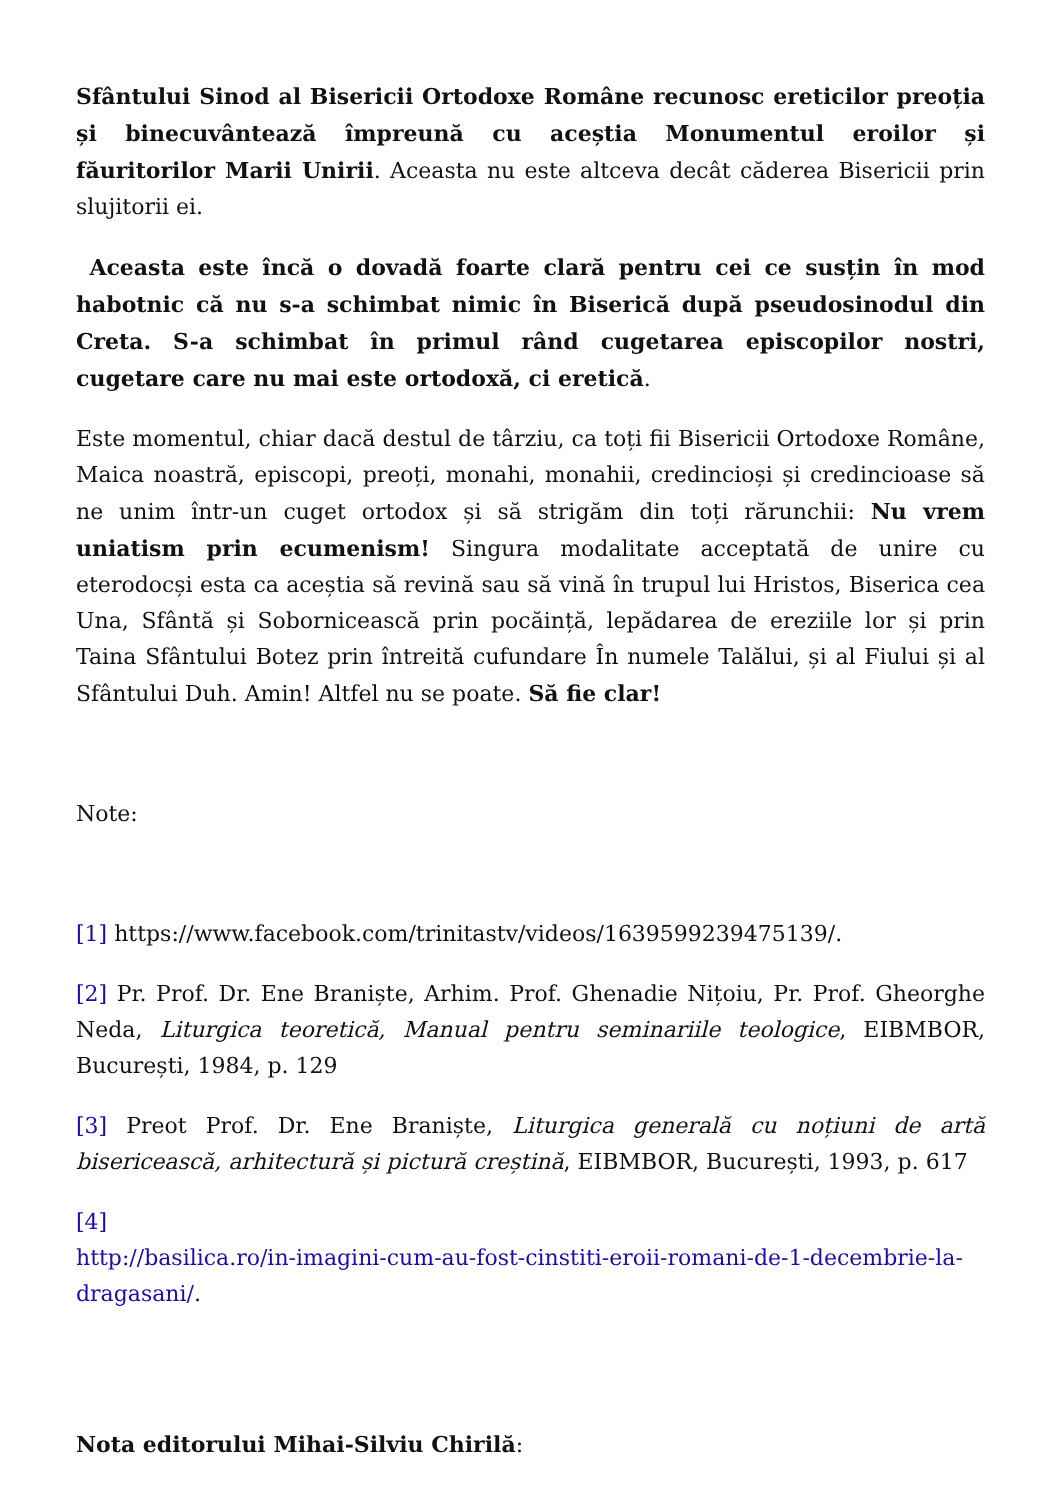Sfântului Sinod al Bisericii Ortodoxe Române recunosc ereticilor preoția și binecuvântează împreună cu aceștia Monumentul eroilor și făuritorilor Marii Unirii. Aceasta nu este altceva decât căderea Bisericii prin slujitorii ei.
Aceasta este încă o dovadă foarte clară pentru cei ce susțin în mod habotnic că nu s-a schimbat nimic în Biserică după pseudosinodul din Creta. S-a schimbat în primul rând cugetarea episcopilor nostri, cugetare care nu mai este ortodoxă, ci eretică.
Este momentul, chiar dacă destul de târziu, ca toți fii Bisericii Ortodoxe Române, Maica noastră, episcopi, preoți, monahi, monahii, credincioși și credincioase să ne unim într-un cuget ortodox și să strigăm din toți rărunchii: Nu vrem uniatism prin ecumenism! Singura modalitate acceptată de unire cu eterodocși esta ca aceștia să revină sau să vină în trupul lui Hristos, Biserica cea Una, Sfântă și Sobornicească prin pocăință, lepădarea de ereziile lor și prin Taina Sfântului Botez prin întreită cufundare În numele Talălui, și al Fiului și al Sfântului Duh. Amin! Altfel nu se poate. Să fie clar!
Note:
[1] https://www.facebook.com/trinitastv/videos/1639599239475139/.
[2] Pr. Prof. Dr. Ene Braniște, Arhim. Prof. Ghenadie Nițoiu, Pr. Prof. Gheorghe Neda, Liturgica teoretică, Manual pentru seminariile teologice, EIBMBOR, București, 1984, p. 129
[3] Preot Prof. Dr. Ene Braniște, Liturgica generală cu noțiuni de artă bisericească, arhitectură și pictură creștină, EIBMBOR, București, 1993, p. 617
[4]
http://basilica.ro/in-imagini-cum-au-fost-cinstiti-eroii-romani-de-1-decembrie-la-dragasani/.
Nota editorului Mihai-Silviu Chirilă: